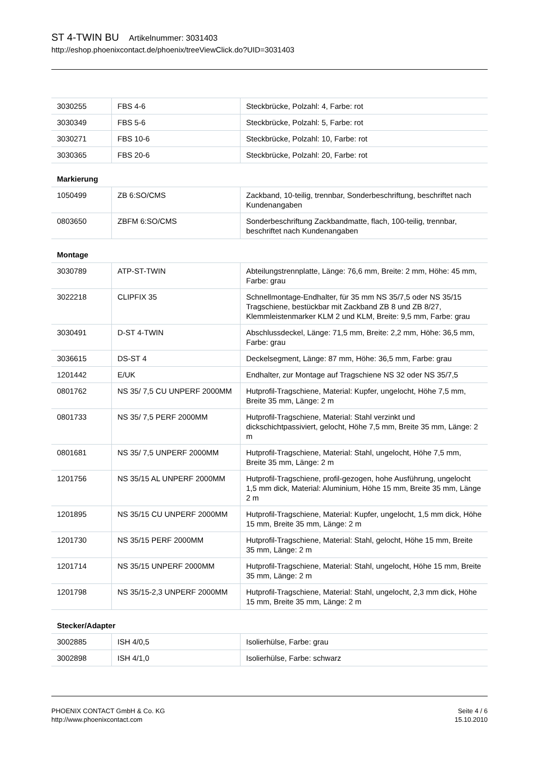ST 4-TWIN BU Artikelnummer: 3031403
http://eshop.phoenixcontact.de/phoenix/treeViewClick.do?UID=3031403
| 3030255 | FBS 4-6 | Steckbrücke, Polzahl: 4, Farbe: rot |
| 3030349 | FBS 5-6 | Steckbrücke, Polzahl: 5, Farbe: rot |
| 3030271 | FBS 10-6 | Steckbrücke, Polzahl: 10, Farbe: rot |
| 3030365 | FBS 20-6 | Steckbrücke, Polzahl: 20, Farbe: rot |
Markierung
| 1050499 | ZB 6:SO/CMS | Zackband, 10-teilig, trennbar, Sonderbeschriftung, beschriftet nach Kundenangaben |
| 0803650 | ZBFM 6:SO/CMS | Sonderbeschriftung Zackbandmatte, flach, 100-teilig, trennbar, beschriftet nach Kundenangaben |
Montage
| 3030789 | ATP-ST-TWIN | Abteilungstrennplatte, Länge: 76,6 mm, Breite: 2 mm, Höhe: 45 mm, Farbe: grau |
| 3022218 | CLIPFIX 35 | Schnellmontage-Endhalter, für 35 mm NS 35/7,5 oder NS 35/15 Tragschiene, bestückbar mit Zackband ZB 8 und ZB 8/27, Klemmleistenmarker KLM 2 und KLM, Breite: 9,5 mm, Farbe: grau |
| 3030491 | D-ST 4-TWIN | Abschlussdeckel, Länge: 71,5 mm, Breite: 2,2 mm, Höhe: 36,5 mm, Farbe: grau |
| 3036615 | DS-ST 4 | Deckelsegment, Länge: 87 mm, Höhe: 36,5 mm, Farbe: grau |
| 1201442 | E/UK | Endhalter, zur Montage auf Tragschiene NS 32 oder NS 35/7,5 |
| 0801762 | NS 35/ 7,5 CU UNPERF 2000MM | Hutprofil-Tragschiene, Material: Kupfer, ungelocht, Höhe 7,5 mm, Breite 35 mm, Länge: 2 m |
| 0801733 | NS 35/ 7,5 PERF 2000MM | Hutprofil-Tragschiene, Material: Stahl verzinkt und dickschichtpassiviert, gelocht, Höhe 7,5 mm, Breite 35 mm, Länge: 2 m |
| 0801681 | NS 35/ 7,5 UNPERF 2000MM | Hutprofil-Tragschiene, Material: Stahl, ungelocht, Höhe 7,5 mm, Breite 35 mm, Länge: 2 m |
| 1201756 | NS 35/15 AL UNPERF 2000MM | Hutprofil-Tragschiene, profil-gezogen, hohe Ausführung, ungelocht 1,5 mm dick, Material: Aluminium, Höhe 15 mm, Breite 35 mm, Länge 2 m |
| 1201895 | NS 35/15 CU UNPERF 2000MM | Hutprofil-Tragschiene, Material: Kupfer, ungelocht, 1,5 mm dick, Höhe 15 mm, Breite 35 mm, Länge: 2 m |
| 1201730 | NS 35/15 PERF 2000MM | Hutprofil-Tragschiene, Material: Stahl, gelocht, Höhe 15 mm, Breite 35 mm, Länge: 2 m |
| 1201714 | NS 35/15 UNPERF 2000MM | Hutprofil-Tragschiene, Material: Stahl, ungelocht, Höhe 15 mm, Breite 35 mm, Länge: 2 m |
| 1201798 | NS 35/15-2,3 UNPERF 2000MM | Hutprofil-Tragschiene, Material: Stahl, ungelocht, 2,3 mm dick, Höhe 15 mm, Breite 35 mm, Länge: 2 m |
Stecker/Adapter
| 3002885 | ISH 4/0,5 | Isolierhülse, Farbe: grau |
| 3002898 | ISH 4/1,0 | Isolierhülse, Farbe: schwarz |
PHOENIX CONTACT GmbH & Co. KG
http://www.phoenixcontact.com
Seite 4 / 6
15.10.2010